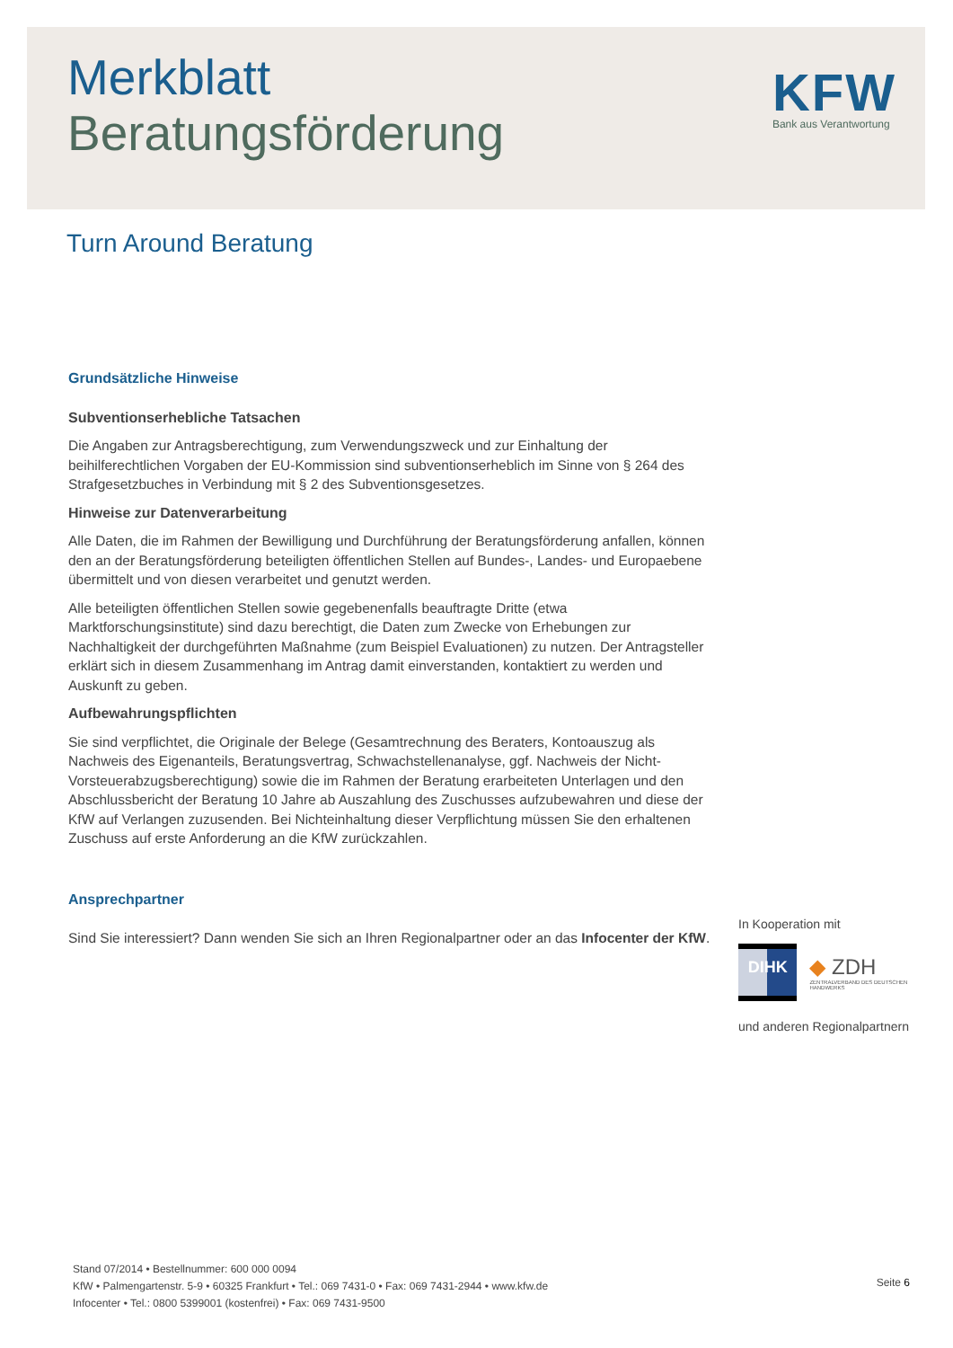Merkblatt
Beratungsförderung
KFW
Bank aus Verantwortung
Turn Around Beratung
Grundsätzliche Hinweise
Subventionserhebliche Tatsachen
Die Angaben zur Antragsberechtigung, zum Verwendungszweck und zur Einhaltung der beihilferechtlichen Vorgaben der EU-Kommission sind subventionserheblich im Sinne von § 264 des Strafgesetzbuches in Verbindung mit § 2 des Subventionsgesetzes.
Hinweise zur Datenverarbeitung
Alle Daten, die im Rahmen der Bewilligung und Durchführung der Beratungsförderung anfallen, können den an der Beratungsförderung beteiligten öffentlichen Stellen auf Bundes-, Landes- und Europaebene übermittelt und von diesen verarbeitet und genutzt werden.
Alle beteiligten öffentlichen Stellen sowie gegebenenfalls beauftragte Dritte (etwa Marktforschungsinstitute) sind dazu berechtigt, die Daten zum Zwecke von Erhebungen zur Nachhaltigkeit der durchgeführten Maßnahme (zum Beispiel Evaluationen) zu nutzen. Der Antragsteller erklärt sich in diesem Zusammenhang im Antrag damit einverstanden, kontaktiert zu werden und Auskunft zu geben.
Aufbewahrungspflichten
Sie sind verpflichtet, die Originale der Belege (Gesamtrechnung des Beraters, Kontoauszug als Nachweis des Eigenanteils, Beratungsvertrag, Schwachstellenanalyse, ggf. Nachweis der Nicht-Vorsteuerabzugsberechtigung) sowie die im Rahmen der Beratung erarbeiteten Unterlagen und den Abschlussbericht der Beratung 10 Jahre ab Auszahlung des Zuschusses aufzubewahren und diese der KfW auf Verlangen zuzusenden. Bei Nichteinhaltung dieser Verpflichtung müssen Sie den erhaltenen Zuschuss auf erste Anforderung an die KfW zurückzahlen.
Ansprechpartner
Sind Sie interessiert? Dann wenden Sie sich an Ihren Regionalpartner oder an das Infocenter der KfW.
In Kooperation mit
DIHK
◆ ZDH
ZENTRALVERBAND DES DEUTSCHEN HANDWERKS
und anderen Regionalpartnern
Stand 07/2014 • Bestellnummer: 600 000 0094
KfW • Palmengartenstr. 5-9 • 60325 Frankfurt • Tel.: 069 7431-0 • Fax: 069 7431-2944 • www.kfw.de
Infocenter • Tel.: 0800 5399001 (kostenfrei) • Fax: 069 7431-9500
Seite 6